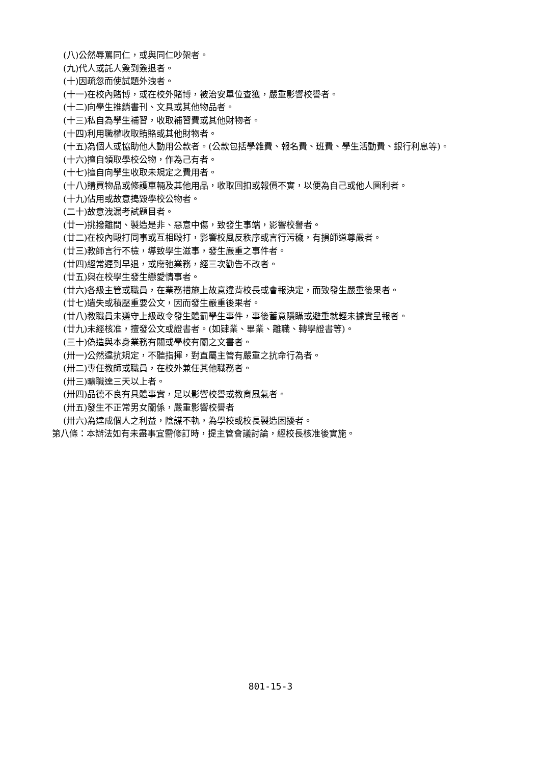(八)公然辱罵同仁，或與同仁吵架者。
(九)代人或託人簽到簽退者。
(十)因疏忽而使試題外洩者。
(十一)在校內賭博，或在校外賭博，被治安單位查獲，嚴重影響校譽者。
(十二)向學生推銷書刊、文具或其他物品者。
(十三)私自為學生補習，收取補習費或其他財物者。
(十四)利用職權收取賄賂或其他財物者。
(十五)為個人或協助他人動用公款者。(公款包括學雜費、報名費、班費、學生活動費、銀行利息等)。
(十六)擅自領取學校公物，作為己有者。
(十七)擅自向學生收取未規定之費用者。
(十八)購買物品或修護車輛及其他用品，收取回扣或報價不實，以便為自己或他人圖利者。
(十九)佔用或故意搗毀學校公物者。
(二十)故意洩漏考試題目者。
(廿一)挑撥離間、製造是非、惡意中傷，致發生事端，影響校譽者。
(廿二)在校內毆打同事或互相毆打，影響校風反秩序或言行污穢，有損師道尊嚴者。
(廿三)教師言行不檢，導致學生滋事，發生嚴重之事件者。
(廿四)經常遲到早退，或廢弛業務，經三次勸告不改者。
(廿五)與在校學生發生戀愛情事者。
(廿六)各級主管或職員，在業務措施上故意違背校長或會報決定，而致發生嚴重後果者。
(廿七)遺失或積壓重要公文，因而發生嚴重後果者。
(廿八)教職員未遵守上級政令發生體罰學生事件，事後蓄意隱瞞或避重就輕未據實呈報者。
(廿九)未經核准，擅發公文或證書者。(如肄業、畢業、離職、轉學證書等)。
(三十)偽造與本身業務有關或學校有關之文書者。
(卅一)公然違抗規定，不聽指揮，對直屬主管有嚴重之抗命行為者。
(卅二)專任教師或職員，在校外兼任其他職務者。
(卅三)曠職達三天以上者。
(卅四)品德不良有具體事實，足以影響校譽或教育風氣者。
(卅五)發生不正常男女關係，嚴重影響校譽者
(卅六)為達成個人之利益，陰謀不軌，為學校或校長製造困擾者。
第八條：本辦法如有未盡事宜需修訂時，提主管會議討論，經校長核准後實施。
801-15-3